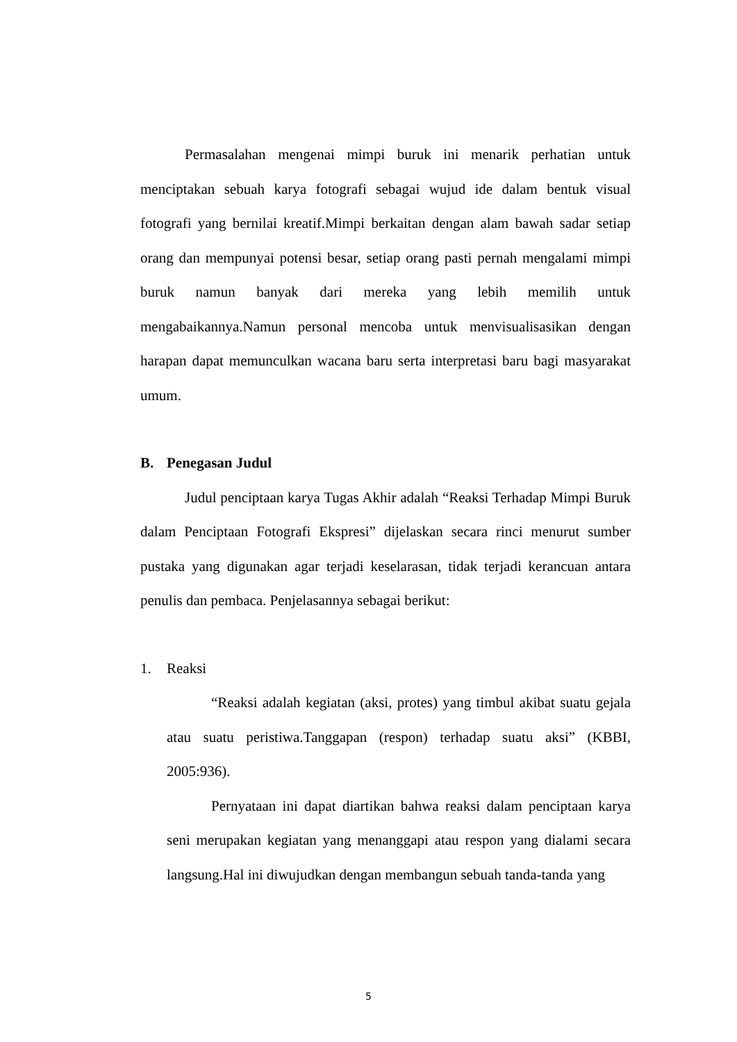Permasalahan mengenai mimpi buruk ini menarik perhatian untuk menciptakan sebuah karya fotografi sebagai wujud ide dalam bentuk visual fotografi yang bernilai kreatif.Mimpi berkaitan dengan alam bawah sadar setiap orang dan mempunyai potensi besar, setiap orang pasti pernah mengalami mimpi buruk namun banyak dari mereka yang lebih memilih untuk mengabaikannya.Namun personal mencoba untuk menvisualisasikan dengan harapan dapat memunculkan wacana baru serta interpretasi baru bagi masyarakat umum.
B. Penegasan Judul
Judul penciptaan karya Tugas Akhir adalah “Reaksi Terhadap Mimpi Buruk dalam Penciptaan Fotografi Ekspresi” dijelaskan secara rinci menurut sumber pustaka yang digunakan agar terjadi keselarasan, tidak terjadi kerancuan antara penulis dan pembaca. Penjelasannya sebagai berikut:
1. Reaksi
“Reaksi adalah kegiatan (aksi, protes) yang timbul akibat suatu gejala atau suatu peristiwa.Tanggapan (respon) terhadap suatu aksi” (KBBI, 2005:936).
Pernyataan ini dapat diartikan bahwa reaksi dalam penciptaan karya seni merupakan kegiatan yang menanggapi atau respon yang dialami secara langsung.Hal ini diwujudkan dengan membangun sebuah tanda-tanda yang
5